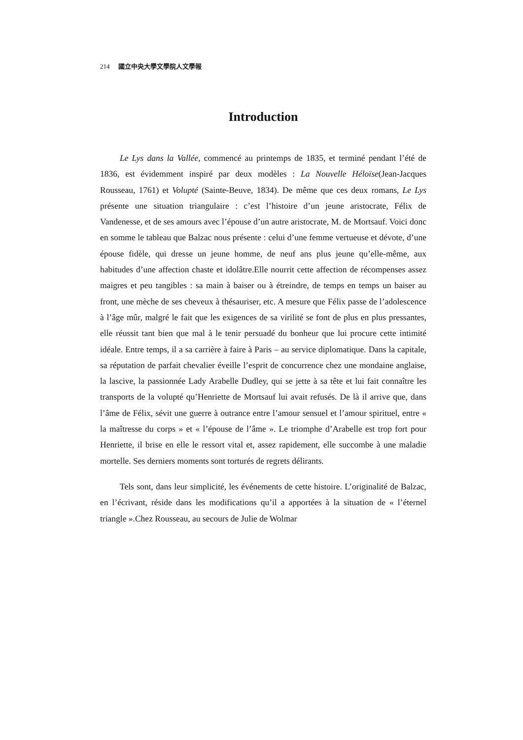214 國立中央大學文學院人文學報
Introduction
Le Lys dans la Vallée, commencé au printemps de 1835, et terminé pendant l’été de 1836, est évidemment inspiré par deux modèles : La Nouvelle Héloïse(Jean-Jacques Rousseau, 1761) et Volupté (Sainte-Beuve, 1834). De même que ces deux romans, Le Lys présente une situation triangulaire : c’est l’histoire d’un jeune aristocrate, Félix de Vandenesse, et de ses amours avec l’épouse d’un autre aristocrate, M. de Mortsauf. Voici donc en somme le tableau que Balzac nous présente : celui d’une femme vertueuse et dévote, d’une épouse fidèle, qui dresse un jeune homme, de neuf ans plus jeune qu’elle-même, aux habitudes d’une affection chaste et idolâtre.Elle nourrit cette affection de récompenses assez maigres et peu tangibles : sa main à baiser ou à étreindre, de temps en temps un baiser au front, une mèche de ses cheveux à thésauriser, etc. A mesure que Félix passe de l’adolescence à l’âge mûr, malgré le fait que les exigences de sa virilité se font de plus en plus pressantes, elle réussit tant bien que mal à le tenir persuadé du bonheur que lui procure cette intimité idéale. Entre temps, il a sa carrière à faire à Paris – au service diplomatique. Dans la capitale, sa réputation de parfait chevalier éveille l’esprit de concurrence chez une mondaine anglaise, la lascive, la passionnée Lady Arabelle Dudley, qui se jette à sa tête et lui fait connaître les transports de la volupté qu’Henriette de Mortsauf lui avait refusés. De là il arrive que, dans l’âme de Félix, sévit une guerre à outrance entre l’amour sensuel et l’amour spirituel, entre « la maîtresse du corps » et « l’épouse de l’âme ». Le triomphe d’Arabelle est trop fort pour Henriette, il brise en elle le ressort vital et, assez rapidement, elle succombe à une maladie mortelle. Ses derniers moments sont torturés de regrets délirants.
Tels sont, dans leur simplicité, les événements de cette histoire. L’originalité de Balzac, en l’écrivant, réside dans les modifications qu’il a apportées à la situation de « l’éternel triangle ».Chez Rousseau, au secours de Julie de Wolmar